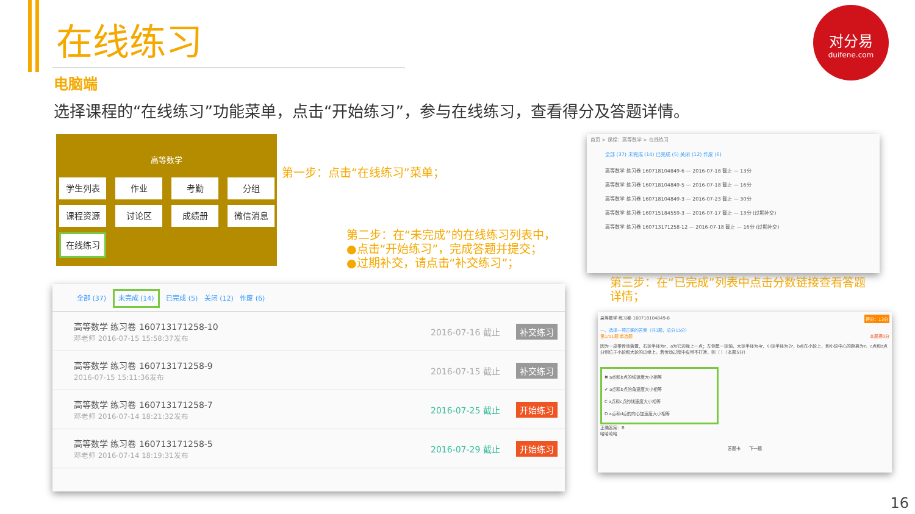在线练习
对分易
duifene.com
电脑端
选择课程的“在线练习”功能菜单，点击“开始练习”，参与在线练习，查看得分及答题详情。
高等数学
学生列表
作业
考勤
分组
课程资源
讨论区
成绩册
微信消息
在线练习
第一步：点击“在线练习”菜单；
第二步：在“未完成”的在线练习列表中，
●点击“开始练习”，完成答题并提交；
●过期补交，请点击“补交练习”；
第三步：在“已完成”列表中点击分数链接查看答题详情；
全部 (37) 未完成 (14) 已完成 (5) 关闭 (12) 作废 (6)
高等数学 练习卷 160713171258-10
邓老师 2016-07-15 15:58:37发布
2016-07-16 截止
补交练习
高等数学 练习卷 160713171258-9
2016-07-15 15:11:36发布
2016-07-15 截止
补交练习
高等数学 练习卷 160713171258-7
邓老师 2016-07-14 18:21:32发布
2016-07-25 截止
开始练习
高等数学 练习卷 160713171258-5
邓老师 2016-07-14 18:19:31发布
2016-07-29 截止
开始练习
首页 > 课程：高等数学 > 在线练习
全部 (37) 未完成 (14) 已完成 (5) 关闭 (12) 作废 (6)
高等数学 练习卷 160718104849-6 — 2016-07-18 截止 — 13分
高等数学 练习卷 160718104849-5 — 2016-07-18 截止 — 16分
高等数学 练习卷 160718104849-3 — 2016-07-23 截止 — 30分
高等数学 练习卷 160715184559-3 — 2016-07-17 截止 — 13分 (过期补交)
高等数学 练习卷 160713171258-12 — 2016-07-18 截止 — 16分 (过期补交)
高等数学 练习卷 160718104849-6 得分：13分
一、选择一项正确的答案（共3题，总分15分）
第1/11题 单选题 本题得0分
因为一皮带传动装置，右轮半径为r，a为它边缘上一点；左侧是一轮轴，大轮半径为4r，小轮半径为2r，b点在小轮上，到小轮中心的距离为r。c点和d点分别位于小轮和大轮的边缘上。若传动过程中皮带不打滑，则（ ）（本题5分）
✖ a点和b点的线速度大小相等
✔ a点和b点的角速度大小相等
C a点和c点的线速度大小相等
D a点和d点的向心加速度大小相等
正确答案：B
哈哈哈哈
答题卡 下一题
16